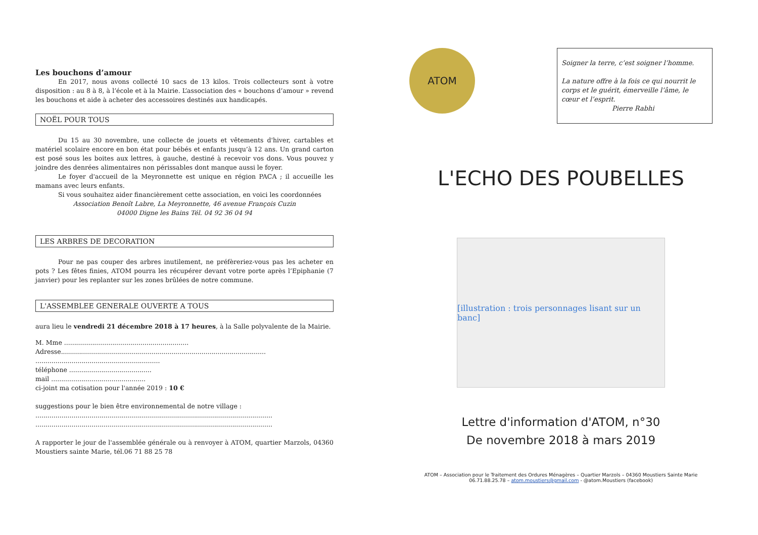Les bouchons d’amour
En 2017, nous avons collecté 10 sacs de 13 kilos. Trois collecteurs sont à votre disposition : au 8 à 8, à l’école et à la Mairie. L’association des « bouchons d’amour » revend les bouchons et aide à acheter des accessoires destinés aux handicapés.
NOËL POUR TOUS
Du 15 au 30 novembre, une collecte de jouets et vêtements d'hiver, cartables et matériel scolaire encore en bon état pour bébés et enfants jusqu’à 12 ans. Un grand carton est posé sous les boites aux lettres, à gauche, destiné à recevoir vos dons. Vous pouvez y joindre des denrées alimentaires non périssables dont manque aussi le foyer.
Le foyer d'accueil de la Meyronnette est unique en région PACA ; il accueille les mamans avec leurs enfants.
Si vous souhaitez aider financièrement cette association, en voici les coordonnées
Association Benoît Labre, La Meyronnette, 46 avenue François Cuzin
04000 Digne les Bains Tél. 04 92 36 04 94
LES ARBRES DE DECORATION
Pour ne pas couper des arbres inutilement, ne préfèreriez-vous pas les acheter en pots ? Les fêtes finies, ATOM pourra les récupérer devant votre porte après l’Epiphanie (7 janvier) pour les replanter sur les zones brûlées de notre commune.
L'ASSEMBLEE GENERALE OUVERTE A TOUS
aura lieu le vendredi 21 décembre 2018 à 17 heures, à la Salle polyvalente de la Mairie.
M. Mme ..............................................................
Adresse......................................................................................................
..............................................................
téléphone .........................................
mail ...............................................
ci-joint ma cotisation pour l'année 2019 : 10 €
suggestions pour le bien être environnemental de notre village :
......................................................................................................................
......................................................................................................................
A rapporter le jour de l'assemblée générale ou à renvoyer à ATOM, quartier Marzols, 04360 Moustiers sainte Marie, tél.06 71 88 25 78
ATOM
Soigner la terre, c’est soigner l’homme.
La nature offre à la fois ce qui nourrit le corps et le guérit, émerveille l’âme, le cœur et l’esprit.
Pierre Rabhi
L'ECHO DES POUBELLES
[illustration : trois personnages lisant sur un banc]
Lettre d'information d'ATOM, n°30
De novembre 2018 à mars 2019
ATOM – Association pour le Traitement des Ordures Ménagères – Quartier Marzols – 04360 Moustiers Sainte Marie
06.71.88.25.78 – atom.moustiers@gmail.com - @atom.Moustiers (facebook)